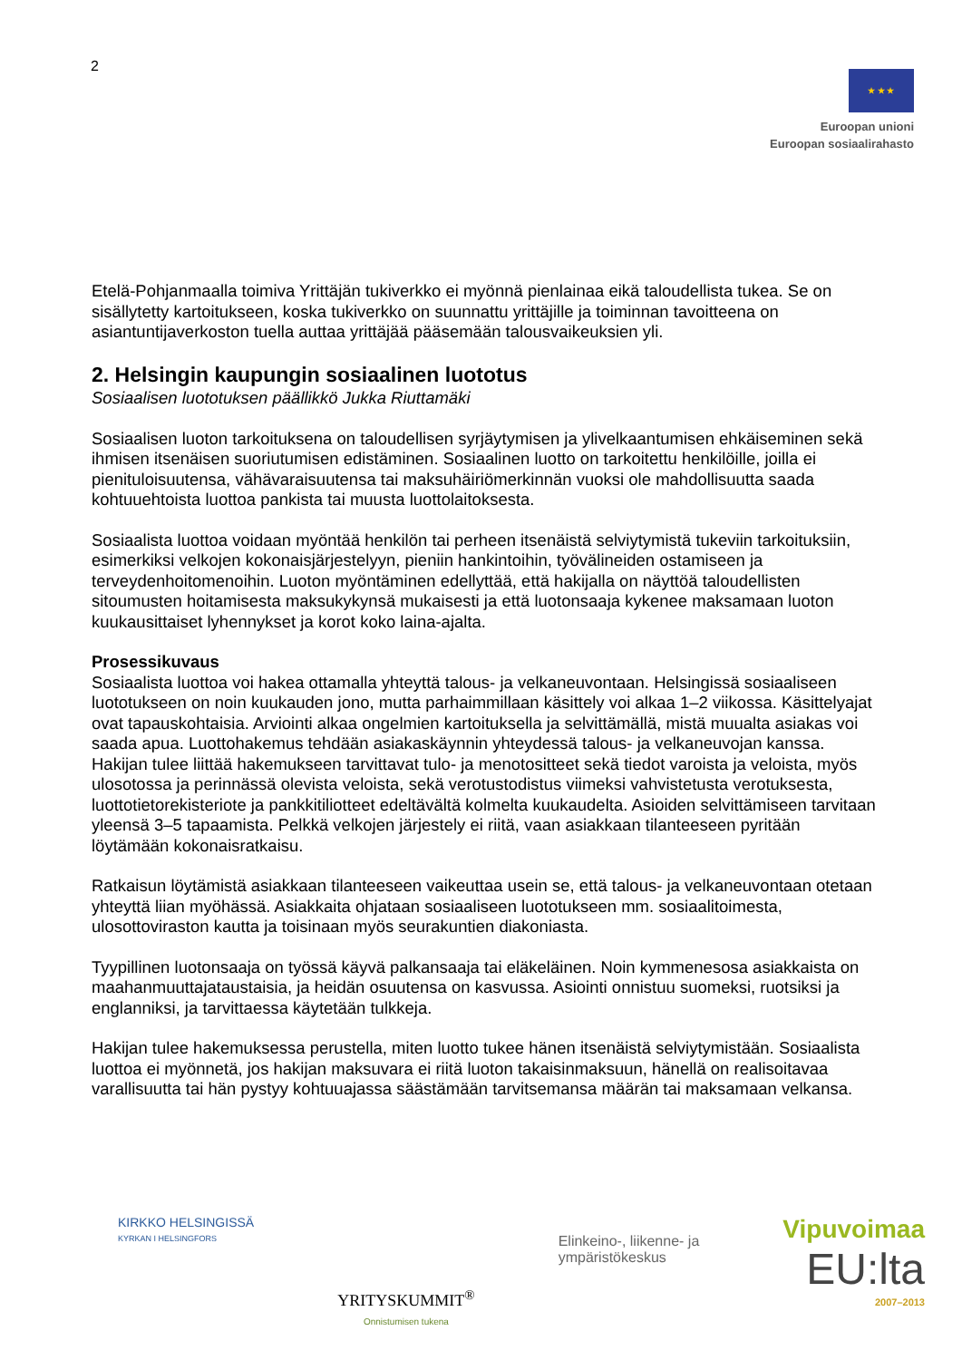2
★ ★ ★
Euroopan unioni
Euroopan sosiaalirahasto
Etelä-Pohjanmaalla toimiva Yrittäjän tukiverkko ei myönnä pienlainaa eikä taloudellista tukea. Se on sisällytetty kartoitukseen, koska tukiverkko on suunnattu yrittäjille ja toiminnan tavoitteena on asiantuntijaverkoston tuella auttaa yrittäjää pääsemään talousvaikeuksien yli.
2. Helsingin kaupungin sosiaalinen luototus
Sosiaalisen luototuksen päällikkö Jukka Riuttamäki
Sosiaalisen luoton tarkoituksena on taloudellisen syrjäytymisen ja ylivelkaantumisen ehkäiseminen sekä ihmisen itsenäisen suoriutumisen edistäminen. Sosiaalinen luotto on tarkoitettu henkilöille, joilla ei pienituloisuutensa, vähävaraisuutensa tai maksuhäiriömerkinnän vuoksi ole mahdollisuutta saada kohtuuehtoista luottoa pankista tai muusta luottolaitoksesta.
Sosiaalista luottoa voidaan myöntää henkilön tai perheen itsenäistä selviytymistä tukeviin tarkoituksiin, esimerkiksi velkojen kokonaisjärjestelyyn, pieniin hankintoihin, työvälineiden ostamiseen ja terveydenhoitomenoihin. Luoton myöntäminen edellyttää, että hakijalla on näyttöä taloudellisten sitoumusten hoitamisesta maksukykynsä mukaisesti ja että luotonsaaja kykenee maksamaan luoton kuukausittaiset lyhennykset ja korot koko laina-ajalta.
Prosessikuvaus
Sosiaalista luottoa voi hakea ottamalla yhteyttä talous- ja velkaneuvontaan. Helsingissä sosiaaliseen luototukseen on noin kuukauden jono, mutta parhaimmillaan käsittely voi alkaa 1–2 viikossa. Käsittelyajat ovat tapauskohtaisia. Arviointi alkaa ongelmien kartoituksella ja selvittämällä, mistä muualta asiakas voi saada apua. Luottohakemus tehdään asiakaskäynnin yhteydessä talous- ja velkaneuvojan kanssa. Hakijan tulee liittää hakemukseen tarvittavat tulo- ja menotositteet sekä tiedot varoista ja veloista, myös ulosotossa ja perinnässä olevista veloista, sekä verotustodistus viimeksi vahvistetusta verotuksesta, luottotietorekisteriote ja pankkitiliotteet edeltävältä kolmelta kuukaudelta. Asioiden selvittämiseen tarvitaan yleensä 3–5 tapaamista. Pelkkä velkojen järjestely ei riitä, vaan asiakkaan tilanteeseen pyritään löytämään kokonaisratkaisu.
Ratkaisun löytämistä asiakkaan tilanteeseen vaikeuttaa usein se, että talous- ja velkaneuvontaan otetaan yhteyttä liian myöhässä. Asiakkaita ohjataan sosiaaliseen luototukseen mm. sosiaalitoimesta, ulosottoviraston kautta ja toisinaan myös seurakuntien diakoniasta.
Tyypillinen luotonsaaja on työssä käyvä palkansaaja tai eläkeläinen. Noin kymmenesosa asiakkaista on maahanmuuttajataustaisia, ja heidän osuutensa on kasvussa. Asiointi onnistuu suomeksi, ruotsiksi ja englanniksi, ja tarvittaessa käytetään tulkkeja.
Hakijan tulee hakemuksessa perustella, miten luotto tukee hänen itsenäistä selviytymistään. Sosiaalista luottoa ei myönnetä, jos hakijan maksuvara ei riitä luoton takaisinmaksuun, hänellä on realisoitavaa varallisuutta tai hän pystyy kohtuuajassa säästämään tarvitsemansa määrän tai maksamaan velkansa.
KIRKKO HELSINGISSÄ
KYRKAN I HELSINGFORS
YRITYSKUMMIT<sup>®</sup>
Onnistumisen tukena
Elinkeino-, liikenne- ja
ympäristökeskus
Vipuvoimaa
EU:lta
2007–2013